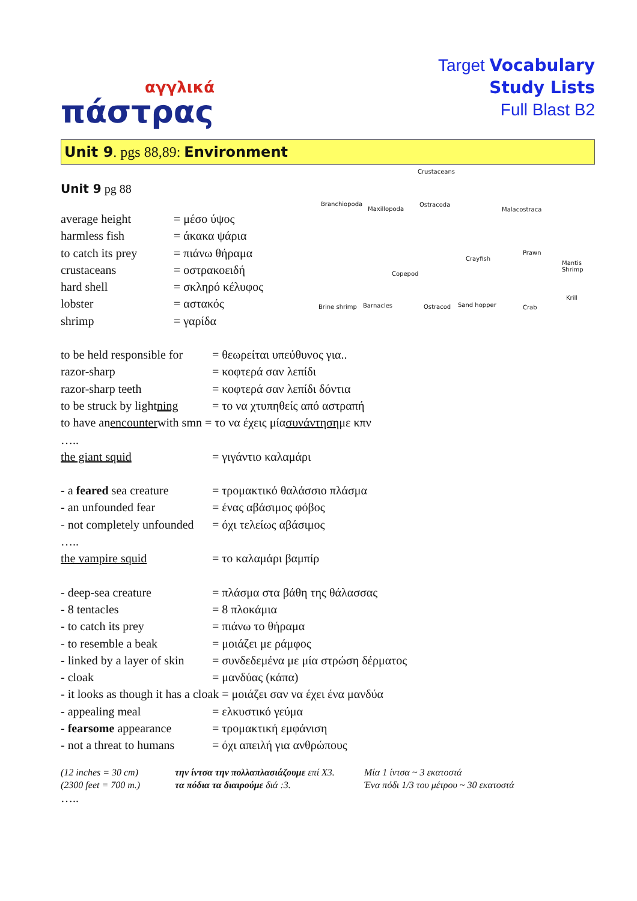αγγλικά
πάστρας
Target Vocabulary
Study Lists
Full Blast B2
Unit 9. pgs 88,89: Environment
Crustaceans
Branchiopoda
Maxillopoda
Ostracoda
Malacostraca
Crayfish
Prawn
Mantis Shrimp
Copepod
Brine shrimp Barnacles Ostracod Sand hopper Crab
Krill
Unit 9 pg 88
average height = μέσο ύψος
harmless fish = άκακα ψάρια
to catch its prey = πιάνω θήραμα
crustaceans = οστρακοειδή
hard shell = σκληρό κέλυφος
lobster = αστακός
shrimp = γαρίδα
to be held responsible for = θεωρείται υπεύθυνος για..
razor-sharp = κοφτερά σαν λεπίδι
razor-sharp teeth = κοφτερά σαν λεπίδι δόντια
to be struck by lightning = το να χτυπηθείς από αστραπή
to have an encounter with smn = το να έχεις μία συνάντηση με κπν
…..
the giant squid = γιγάντιο καλαμάρι
- a feared sea creature = τρομακτικό θαλάσσιο πλάσμα
- an unfounded fear = ένας αβάσιμος φόβος
- not completely unfounded = όχι τελείως αβάσιμος
…..
the vampire squid = το καλαμάρι βαμπίρ
- deep-sea creature = πλάσμα στα βάθη της θάλασσας
- 8 tentacles = 8 πλοκάμια
- to catch its prey = πιάνω το θήραμα
- to resemble a beak = μοιάζει με ράμφος
- linked by a layer of skin = συνδεδεμένα με μία στρώση δέρματος
- cloak = μανδύας (κάπα)
- it looks as though it has a cloak = μοιάζει σαν να έχει ένα μανδύα
- appealing meal = ελκυστικό γεύμα
- fearsome appearance = τρομακτική εμφάνιση
- not a threat to humans = όχι απειλή για ανθρώπους
(12 inches = 30 cm)
(2300 feet = 700 m.)
την ίντσα την πολλαπλασιάζουμε επί X3.
τα πόδια τα διαιρούμε διά :3.
Μία 1 ίντσα ~ 3 εκατοστά
Ένα πόδι 1/3 του μέτρου ~ 30 εκατοστά
…..